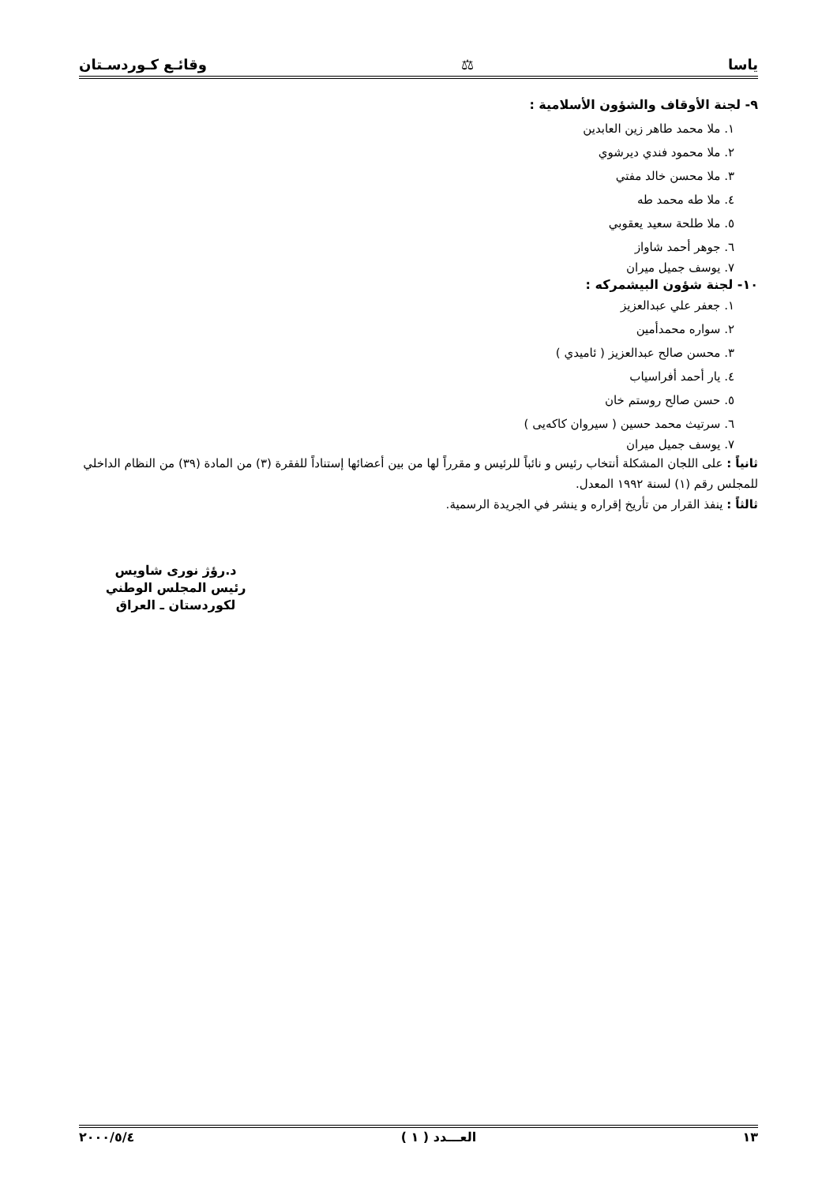ياسا ⚖ وقائـع كـوردسـتان
٩- لجنة الأوقاف والشؤون الأسلامية :
١. ملا محمد طاهر زين العابدين
٢. ملا محمود فندي ديرشوي
٣. ملا محسن خالد مفتي
٤. ملا طه محمد طه
٥. ملا طلحة سعيد يعقوبي
٦. جوهر أحمد شاواز
٧. يوسف جميل ميران
١٠- لجنة شؤون البيشمركه :
١. جعفر علي عبدالعزيز
٢. سواره محمدأمين
٣. محسن صالح عبدالعزيز ( ئاميدي )
٤. يار أحمد أفراسياب
٥. حسن صالح روستم خان
٦. سرتيث محمد حسين ( سيروان كاكەيى )
٧. يوسف جميل ميران
ثانياً : على اللجان المشكلة أنتخاب رئيس و نائباً للرئيس و مقرراً لها من بين أعضائها إستناداً للفقرة (٣) من المادة (٣٩) من النظام الداخلي للمجلس رقم (١) لسنة ١٩٩٢ المعدل.
ثالثاً : ينفذ القرار من تأريخ إقراره و ينشر في الجريدة الرسمية.
د.رؤژ نوری شاويس
رئيس المجلس الوطني لكوردستان ـ العراق
١٣ العـــدد ( ١ ) ٢٠٠٠/٥/٤